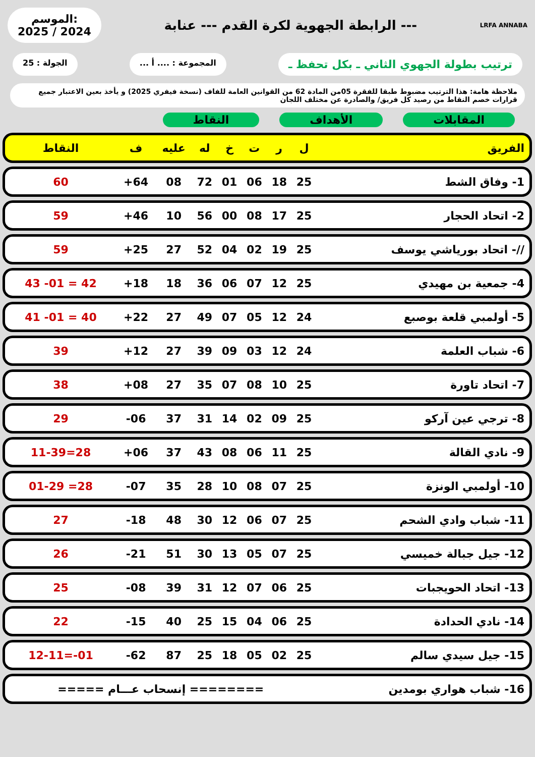الموسم:
2025 / 2024
الرابطة الجهوية لكرة القدم --- عنابة ---
LRFA ANNABA
ترتيب بطولة الجهوي الثاني ـ بكل تحفظ ـ
المجموعة : .... أ ... الجولة : 25
ملاحظة هامة: هذا الترتيب مضبوط طبقا للفقرة 05من المادة 62 من القوانين العامة للفاف (نسخة فيفري 2025) و يأخذ بعين الاعتبار جميع قرارات خصم النقاط من رصيد كل فريق/ والصادرة عن مختلف اللجان
المقابلات الأهداف النقاط
| الفريق | ل | ر | ت | خ | له | عليه | ف | النقاط |
| --- | --- | --- | --- | --- | --- | --- | --- | --- |
| 1- وفاق الشط | 25 | 18 | 06 | 01 | 72 | 08 | 64+ | 60 |
| 2- اتحاد الحجار | 25 | 17 | 08 | 00 | 56 | 10 | 46+ | 59 |
| //- اتحاد بورياشي يوسف | 25 | 19 | 02 | 04 | 52 | 27 | 25+ | 59 |
| 4- جمعية بن مهيدي | 25 | 12 | 07 | 06 | 36 | 18 | 18+ | 42 = 01- 43 |
| 5- أولمبي قلعة بوصبع | 24 | 12 | 05 | 07 | 49 | 27 | 22+ | 40 = 01- 41 |
| 6- شباب العلمة | 24 | 12 | 03 | 09 | 39 | 27 | 12+ | 39 |
| 7- اتحاد تاورة | 25 | 10 | 08 | 07 | 35 | 27 | 08+ | 38 |
| 8- ترجي عين آركو | 25 | 09 | 02 | 14 | 31 | 37 | 06- | 29 |
| 9- نادي القالة | 25 | 11 | 06 | 08 | 43 | 37 | 06+ | 28=11-39 |
| 10- أولمبي الونزة | 25 | 07 | 08 | 10 | 28 | 35 | 07- | 28= 01-29 |
| 11- شباب وادي الشحم | 25 | 07 | 06 | 12 | 30 | 48 | 18- | 27 |
| 12- جيل جبالة خميسي | 25 | 07 | 05 | 13 | 30 | 51 | 21- | 26 |
| 13- اتحاد الحويجبات | 25 | 06 | 07 | 12 | 31 | 39 | 08- | 25 |
| 14- نادي الحدادة | 25 | 06 | 04 | 15 | 25 | 40 | 15- | 22 |
| 15- جيل سيدي سالم | 25 | 02 | 05 | 18 | 25 | 87 | 62- | 01-=12-11 |
| 16- شباب هواري بومدين | ======== إنسحاب عـــام ===== | | | | | | | |